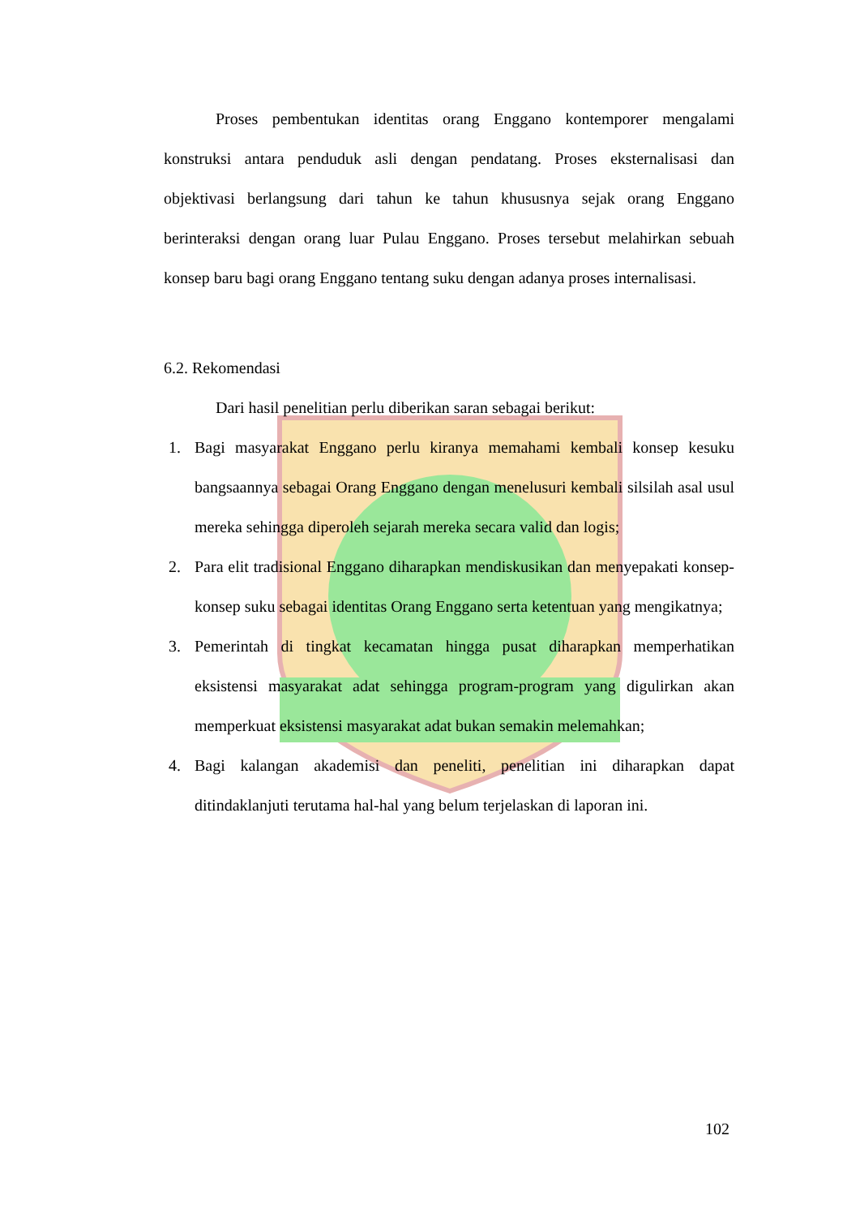Proses pembentukan identitas orang Enggano kontemporer mengalami konstruksi antara penduduk asli dengan pendatang. Proses eksternalisasi dan objektivasi berlangsung dari tahun ke tahun khususnya sejak orang Enggano berinteraksi dengan orang luar Pulau Enggano. Proses tersebut melahirkan sebuah konsep baru bagi orang Enggano tentang suku dengan adanya proses internalisasi.
6.2. Rekomendasi
Dari hasil penelitian perlu diberikan saran sebagai berikut:
1. Bagi masyarakat Enggano perlu kiranya memahami kembali konsep kesuku bangsaannya sebagai Orang Enggano dengan menelusuri kembali silsilah asal usul mereka sehingga diperoleh sejarah mereka secara valid dan logis;
2. Para elit tradisional Enggano diharapkan mendiskusikan dan menyepakati konsep-konsep suku sebagai identitas Orang Enggano serta ketentuan yang mengikatnya;
3. Pemerintah di tingkat kecamatan hingga pusat diharapkan memperhatikan eksistensi masyarakat adat sehingga program-program yang digulirkan akan memperkuat eksistensi masyarakat adat bukan semakin melemahkan;
4. Bagi kalangan akademisi dan peneliti, penelitian ini diharapkan dapat ditindaklanjuti terutama hal-hal yang belum terjelaskan di laporan ini.
102